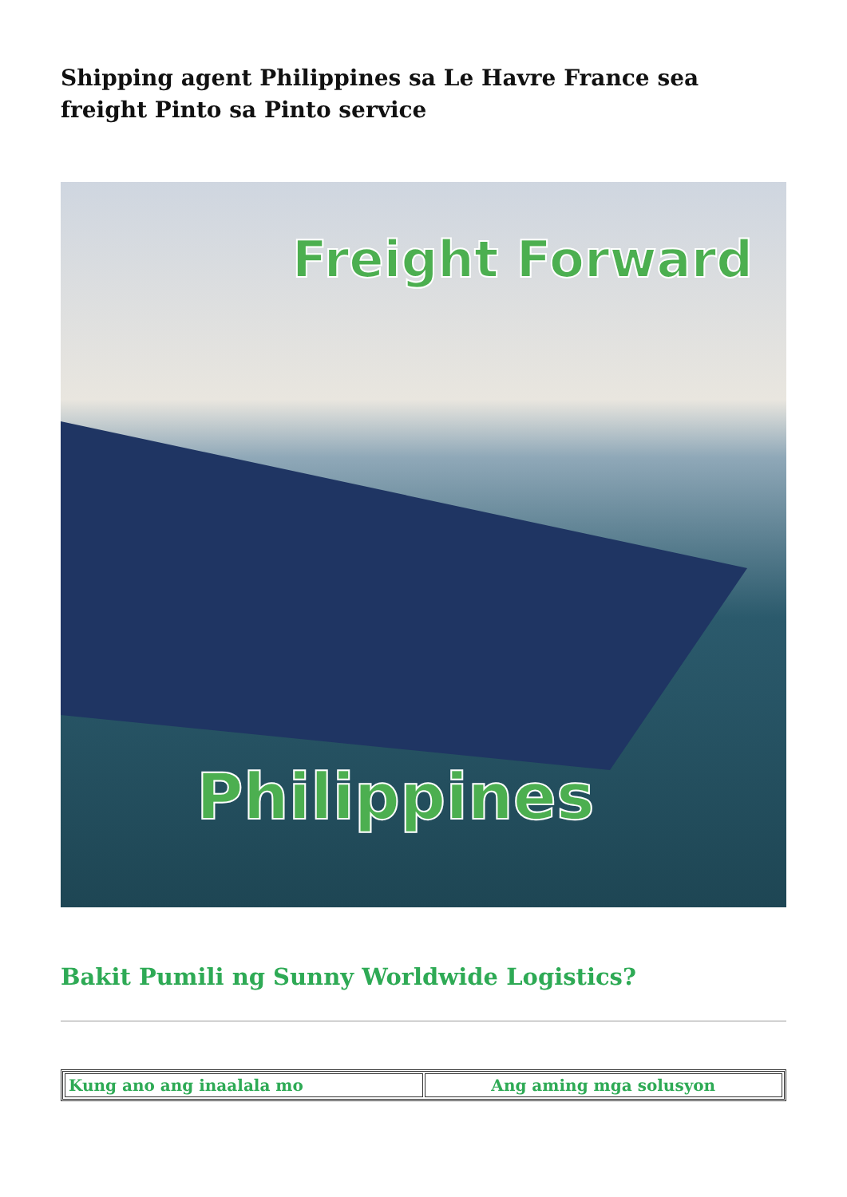Shipping agent Philippines sa Le Havre France sea freight Pinto sa Pinto service
Freight Forward
Philippines
Bakit Pumili ng Sunny Worldwide Logistics?
| Kung ano ang inaalala mo | Ang aming mga solusyon |
| --- | --- |